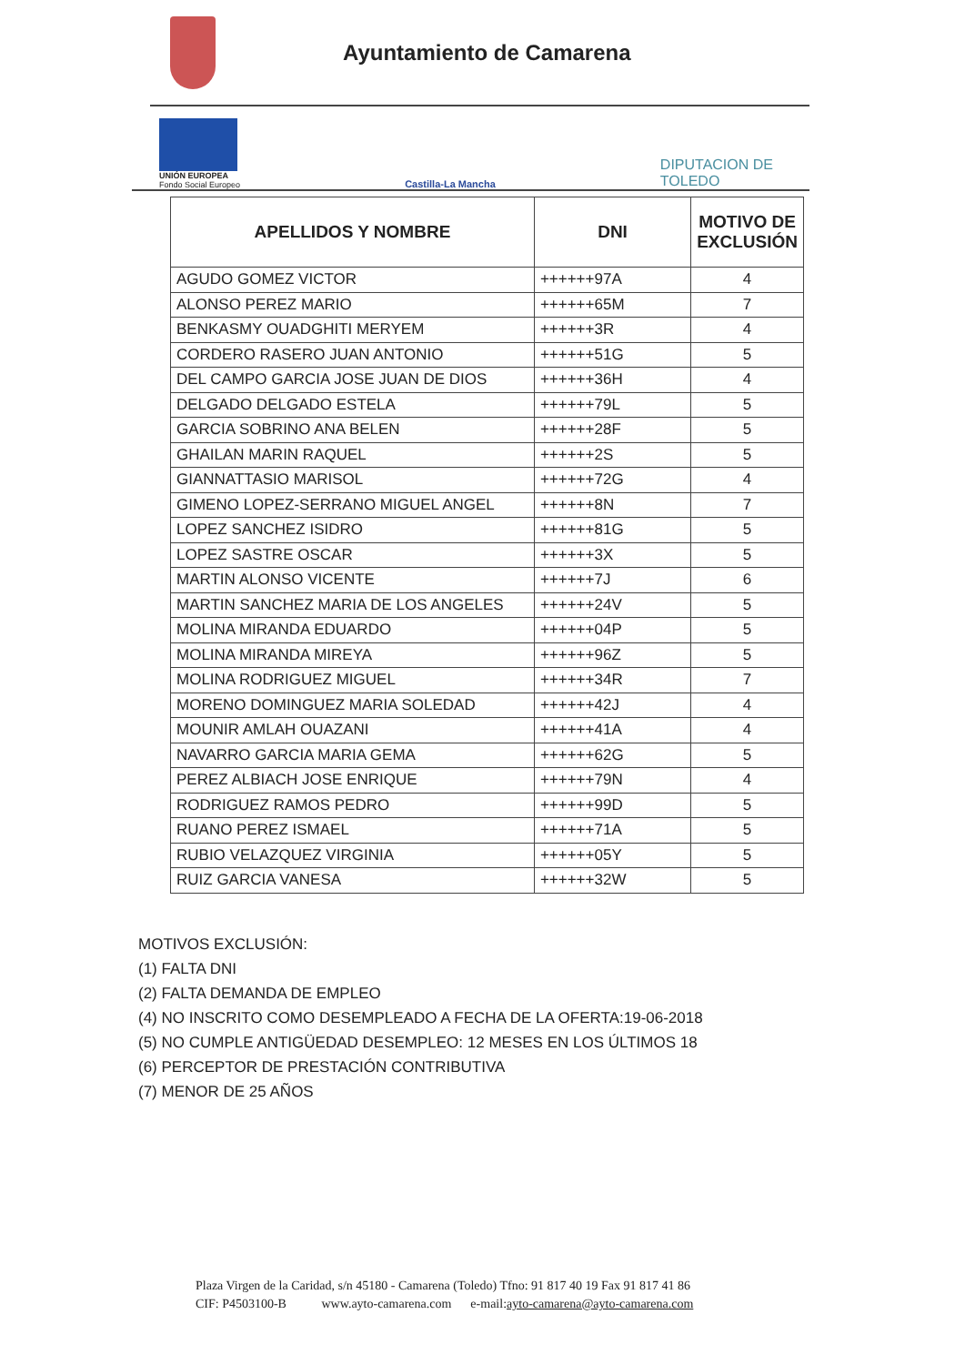Ayuntamiento de Camarena
UNIÓN EUROPEA
Fondo Social Europeo
Castilla-La Mancha
DIPUTACION DE
TOLEDO
| APELLIDOS Y NOMBRE | DNI | MOTIVO DE EXCLUSIÓN |
| --- | --- | --- |
| AGUDO GOMEZ VICTOR | ++++++97A | 4 |
| ALONSO PEREZ MARIO | ++++++65M | 7 |
| BENKASMY OUADGHITI MERYEM | ++++++3R | 4 |
| CORDERO RASERO JUAN ANTONIO | ++++++51G | 5 |
| DEL CAMPO GARCIA JOSE JUAN DE DIOS | ++++++36H | 4 |
| DELGADO DELGADO ESTELA | ++++++79L | 5 |
| GARCIA SOBRINO ANA BELEN | ++++++28F | 5 |
| GHAILAN MARIN RAQUEL | ++++++2S | 5 |
| GIANNATTASIO MARISOL | ++++++72G | 4 |
| GIMENO LOPEZ-SERRANO MIGUEL ANGEL | ++++++8N | 7 |
| LOPEZ SANCHEZ ISIDRO | ++++++81G | 5 |
| LOPEZ SASTRE OSCAR | ++++++3X | 5 |
| MARTIN ALONSO VICENTE | ++++++7J | 6 |
| MARTIN SANCHEZ MARIA DE LOS ANGELES | ++++++24V | 5 |
| MOLINA MIRANDA EDUARDO | ++++++04P | 5 |
| MOLINA MIRANDA MIREYA | ++++++96Z | 5 |
| MOLINA RODRIGUEZ MIGUEL | ++++++34R | 7 |
| MORENO DOMINGUEZ MARIA SOLEDAD | ++++++42J | 4 |
| MOUNIR AMLAH OUAZANI | ++++++41A | 4 |
| NAVARRO GARCIA MARIA GEMA | ++++++62G | 5 |
| PEREZ ALBIACH JOSE ENRIQUE | ++++++79N | 4 |
| RODRIGUEZ RAMOS PEDRO | ++++++99D | 5 |
| RUANO PEREZ ISMAEL | ++++++71A | 5 |
| RUBIO VELAZQUEZ VIRGINIA | ++++++05Y | 5 |
| RUIZ GARCIA VANESA | ++++++32W | 5 |
MOTIVOS EXCLUSIÓN:
(1) FALTA DNI
(2) FALTA DEMANDA DE EMPLEO
(4) NO INSCRITO COMO DESEMPLEADO A FECHA DE LA OFERTA:19-06-2018
(5) NO CUMPLE ANTIGÜEDAD DESEMPLEO: 12 MESES EN LOS ÚLTIMOS 18
(6) PERCEPTOR DE PRESTACIÓN CONTRIBUTIVA
(7) MENOR DE 25 AÑOS
Plaza Virgen de la Caridad, s/n 45180 - Camarena (Toledo) Tfno: 91 817 40 19 Fax 91 817 41 86
CIF: P4503100-B www.ayto-camarena.com e-mail:ayto-camarena@ayto-camarena.com